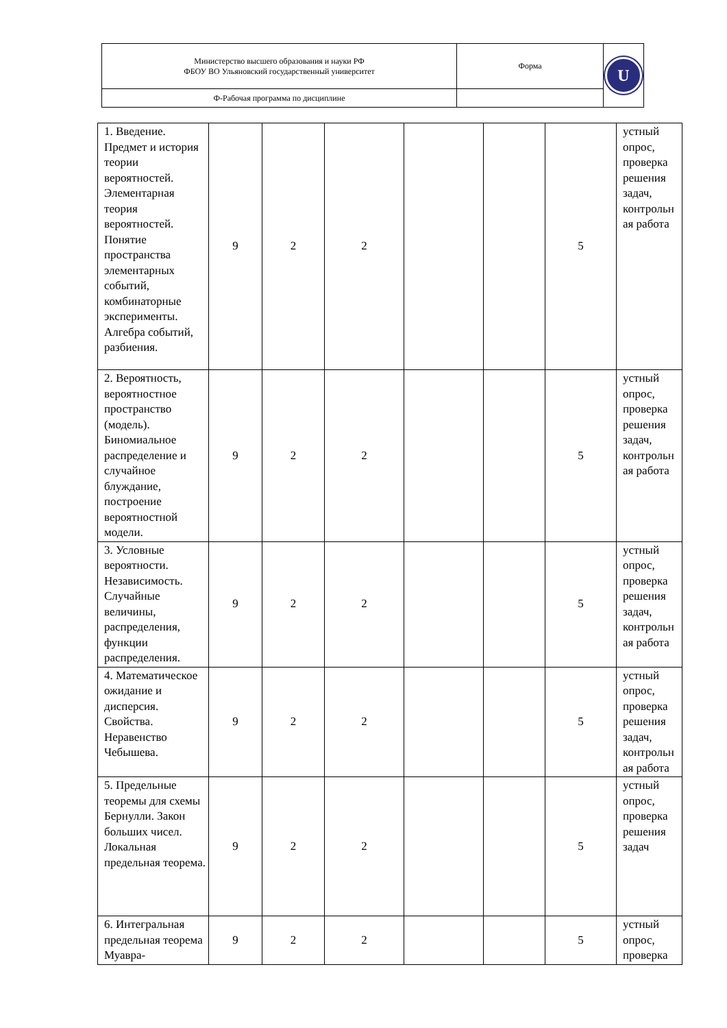| Министерство высшего образования и науки РФ ФБОУ ВО Ульяновский государственный университет | Форма | U |
| Ф-Рабочая программа по дисциплине | | |
| 1. Введение. Предмет и история теории вероятностей. Элементарная теория вероятностей. Понятие пространства элементарных событий, комбинаторные эксперименты. Алгебра событий, разбиения. | 9 | 2 | 2 | | | 5 | устный опрос, проверка решения задач, контрольн ая работа |
| 2. Вероятность, вероятностное пространство (модель). Биномиальное распределение и случайное блуждание, построение вероятностной модели. | 9 | 2 | 2 | | | 5 | устный опрос, проверка решения задач, контрольн ая работа |
| 3. Условные вероятности. Независимость. Случайные величины, распределения, функции распределения. | 9 | 2 | 2 | | | 5 | устный опрос, проверка решения задач, контрольн ая работа |
| 4. Математическое ожидание и дисперсия. Свойства. Неравенство Чебышева. | 9 | 2 | 2 | | | 5 | устный опрос, проверка решения задач, контрольн ая работа |
| 5. Предельные теоремы для схемы Бернулли. Закон больших чисел. Локальная предельная теорема. | 9 | 2 | 2 | | | 5 | устный опрос, проверка решения задач |
| 6. Интегральная предельная теорема Муавра- | 9 | 2 | 2 | | | 5 | устный опрос, проверка |